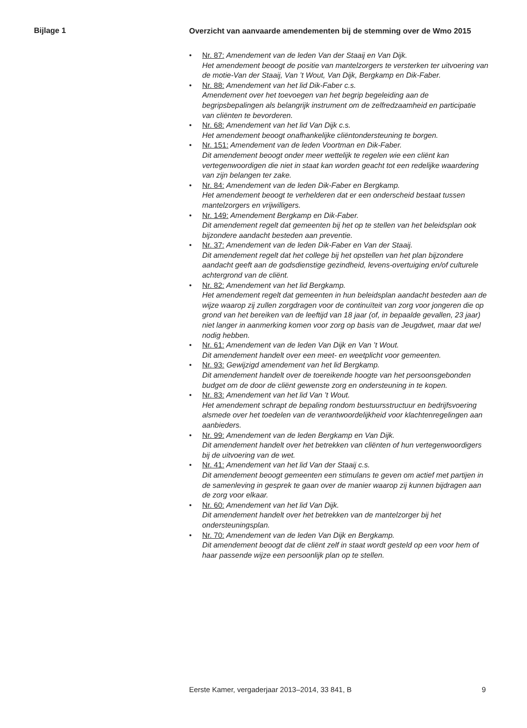Bijlage 1
Overzicht van aanvaarde amendementen bij de stemming over de Wmo 2015
• Nr. 87: Amendement van de leden Van der Staaij en Van Dijk.
Het amendement beoogt de positie van mantelzorgers te versterken ter uitvoering van de motie-Van der Staaij, Van ’t Wout, Van Dijk, Bergkamp en Dik-Faber.
• Nr. 88: Amendement van het lid Dik-Faber c.s.
Amendement over het toevoegen van het begrip begeleiding aan de begripsbepalingen als belangrijk instrument om de zelfredzaamheid en participatie van cliënten te bevorderen.
• Nr. 68: Amendement van het lid Van Dijk c.s.
Het amendement beoogt onafhankelijke cliëntondersteuning te borgen.
• Nr. 151: Amendement van de leden Voortman en Dik-Faber.
Dit amendement beoogt onder meer wettelijk te regelen wie een cliënt kan vertegenwoordigen die niet in staat kan worden geacht tot een redelijke waardering van zijn belangen ter zake.
• Nr. 84: Amendement van de leden Dik-Faber en Bergkamp.
Het amendement beoogt te verhelderen dat er een onderscheid bestaat tussen mantelzorgers en vrijwilligers.
• Nr. 149: Amendement Bergkamp en Dik-Faber.
Dit amendement regelt dat gemeenten bij het op te stellen van het beleidsplan ook bijzondere aandacht besteden aan preventie.
• Nr. 37: Amendement van de leden Dik-Faber en Van der Staaij.
Dit amendement regelt dat het college bij het opstellen van het plan bijzondere aandacht geeft aan de godsdienstige gezindheid, levens-overtuiging en/of culturele achtergrond van de cliënt.
• Nr. 82: Amendement van het lid Bergkamp.
Het amendement regelt dat gemeenten in hun beleidsplan aandacht besteden aan de wijze waarop zij zullen zorgdragen voor de continuïteit van zorg voor jongeren die op grond van het bereiken van de leeftijd van 18 jaar (of, in bepaalde gevallen, 23 jaar) niet langer in aanmerking komen voor zorg op basis van de Jeugdwet, maar dat wel nodig hebben.
• Nr. 61: Amendement van de leden Van Dijk en Van ’t Wout.
Dit amendement handelt over een meet- en weetplicht voor gemeenten.
• Nr. 93: Gewijzigd amendement van het lid Bergkamp.
Dit amendement handelt over de toereikende hoogte van het persoonsgebonden budget om de door de cliënt gewenste zorg en ondersteuning in te kopen.
• Nr. 83: Amendement van het lid Van ’t Wout.
Het amendement schrapt de bepaling rondom bestuursstructuur en bedrijfsvoering alsmede over het toedelen van de verantwoordelijkheid voor klachtenregelingen aan aanbieders.
• Nr. 99: Amendement van de leden Bergkamp en Van Dijk.
Dit amendement handelt over het betrekken van cliënten of hun vertegenwoordigers bij de uitvoering van de wet.
• Nr. 41: Amendement van het lid Van der Staaij c.s.
Dit amendement beoogt gemeenten een stimulans te geven om actief met partijen in de samenleving in gesprek te gaan over de manier waarop zij kunnen bijdragen aan de zorg voor elkaar.
• Nr. 60: Amendement van het lid Van Dijk.
Dit amendement handelt over het betrekken van de mantelzorger bij het ondersteuningsplan.
• Nr. 70: Amendement van de leden Van Dijk en Bergkamp.
Dit amendement beoogt dat de cliënt zelf in staat wordt gesteld op een voor hem of haar passende wijze een persoonlijk plan op te stellen.
Eerste Kamer, vergaderjaar 2013–2014, 33 841, B 9